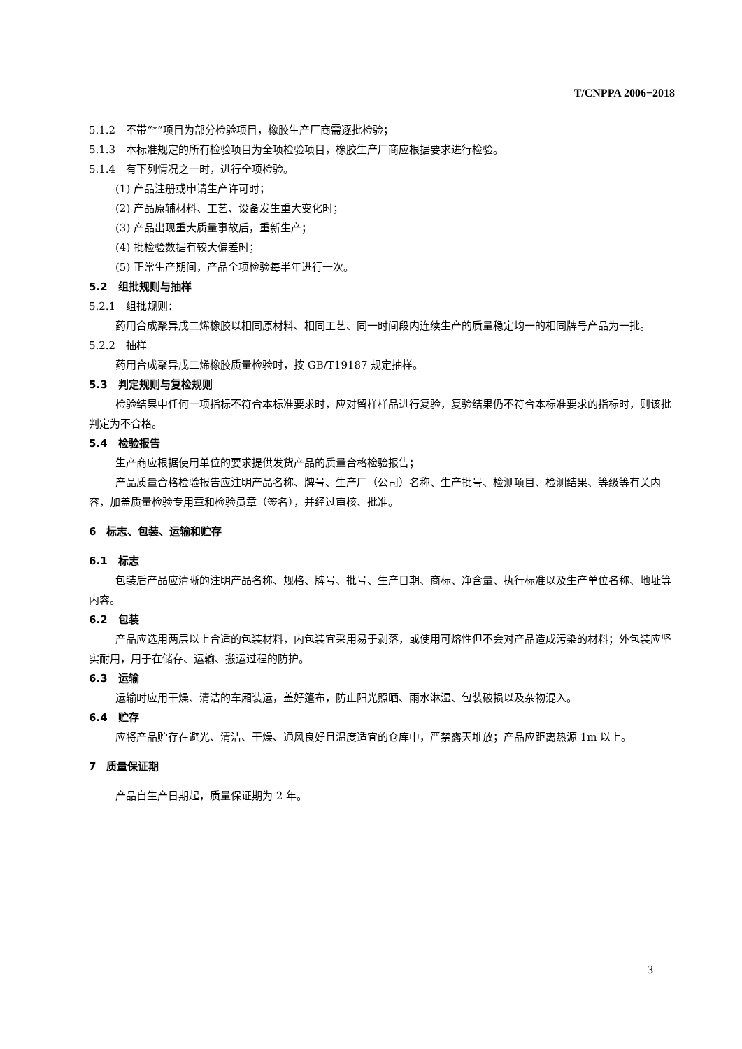T/CNPPA 2006−2018
5.1.2　不带“*”项目为部分检验项目，橡胶生产厂商需逐批检验；
5.1.3　本标准规定的所有检验项目为全项检验项目，橡胶生产厂商应根据要求进行检验。
5.1.4　有下列情况之一时，进行全项检验。
(1) 产品注册或申请生产许可时；
(2) 产品原辅材料、工艺、设备发生重大变化时；
(3) 产品出现重大质量事故后，重新生产；
(4) 批检验数据有较大偏差时；
(5) 正常生产期间，产品全项检验每半年进行一次。
5.2　组批规则与抽样
5.2.1　组批规则：
药用合成聚异戊二烯橡胶以相同原材料、相同工艺、同一时间段内连续生产的质量稳定均一的相同牌号产品为一批。
5.2.2　抽样
药用合成聚异戊二烯橡胶质量检验时，按 GB/T19187 规定抽样。
5.3　判定规则与复检规则
检验结果中任何一项指标不符合本标准要求时，应对留样样品进行复验，复验结果仍不符合本标准要求的指标时，则该批判定为不合格。
5.4　检验报告
生产商应根据使用单位的要求提供发货产品的质量合格检验报告；
产品质量合格检验报告应注明产品名称、牌号、生产厂（公司）名称、生产批号、检测项目、检测结果、等级等有关内容，加盖质量检验专用章和检验员章（签名），并经过审核、批准。
6　标志、包装、运输和贮存
6.1　标志
包装后产品应清晰的注明产品名称、规格、牌号、批号、生产日期、商标、净含量、执行标准以及生产单位名称、地址等内容。
6.2　包装
产品应选用两层以上合适的包装材料，内包装宜采用易于剥落，或使用可熔性但不会对产品造成污染的材料；外包装应坚实耐用，用于在储存、运输、搬运过程的防护。
6.3　运输
运输时应用干燥、清洁的车厢装运，盖好篷布，防止阳光照晒、雨水淋湿、包装破损以及杂物混入。
6.4　贮存
应将产品贮存在避光、清洁、干燥、通风良好且温度适宜的仓库中，严禁露天堆放；产品应距离热源 1m 以上。
7　质量保证期
产品自生产日期起，质量保证期为 2 年。
3